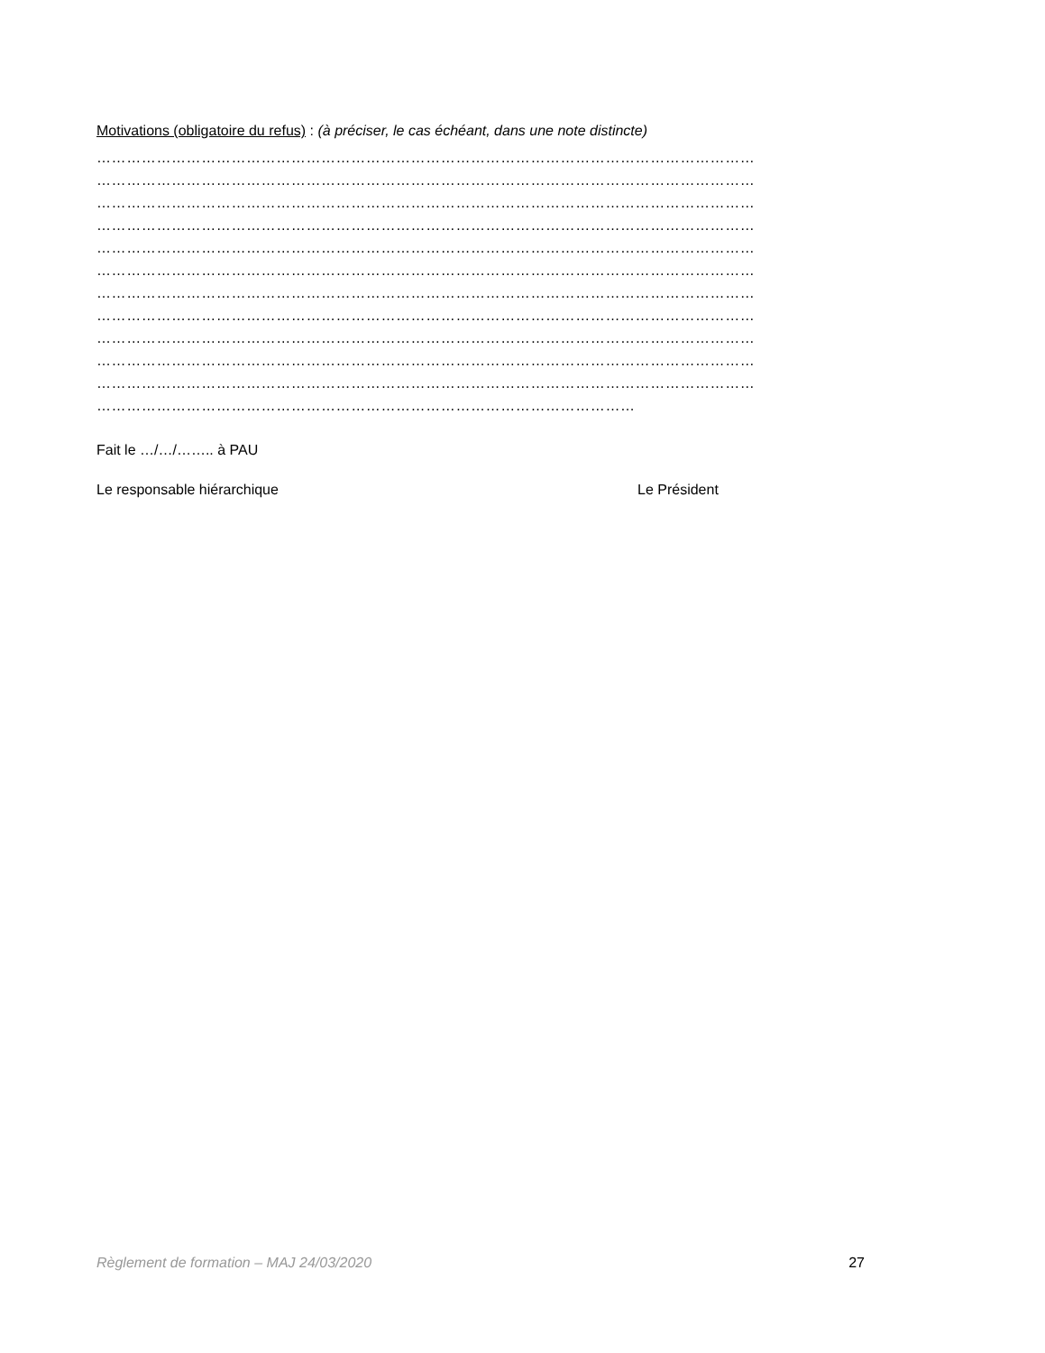Motivations (obligatoire du refus) : (à préciser, le cas échéant, dans une note distincte)
……………………………………………………………………………………………………………………
……………………………………………………………………………………………………………………
……………………………………………………………………………………………………………………
……………………………………………………………………………………………………………………
……………………………………………………………………………………………………………………
……………………………………………………………………………………………………………………
……………………………………………………………………………………………………………………
……………………………………………………………………………………………………………………
……………………………………………………………………………………………………………………
……………………………………………………………………………………………………………………
……………………………………………………………………………………………………………………
………………………………………………………………………………………………
Fait le …/…/…….. à PAU
Le responsable hiérarchique Le Président
Règlement de formation – MAJ 24/03/2020 27